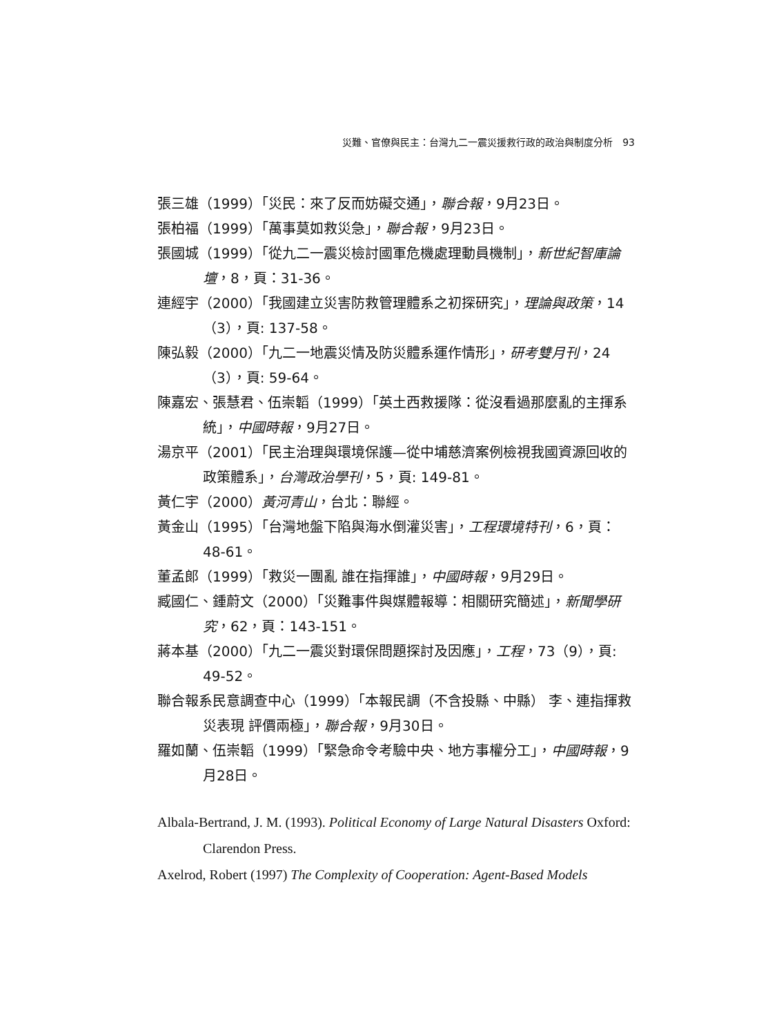災難、官僚與民主：台灣九二一震災援救行政的政治與制度分析　93
張三雄（1999）「災民：來了反而妨礙交通」，聯合報，9月23日。
張柏福（1999）「萬事莫如救災急」，聯合報，9月23日。
張國城（1999）「從九二一震災檢討國軍危機處理動員機制」，新世紀智庫論壇，8，頁：31-36。
連經宇（2000）「我國建立災害防救管理體系之初探研究」，理論與政策，14（3），頁: 137-58。
陳弘毅（2000）「九二一地震災情及防災體系運作情形」，研考雙月刊，24（3），頁: 59-64。
陳嘉宏、張慧君、伍崇韜（1999）「英土西救援隊：從沒看過那麼亂的主揮系統」，中國時報，9月27日。
湯京平（2001）「民主治理與環境保護—從中埔慈濟案例檢視我國資源回收的政策體系」，台灣政治學刊，5，頁: 149-81。
黃仁宇（2000）黃河青山，台北：聯經。
黃金山（1995）「台灣地盤下陷與海水倒灌災害」，工程環境特刊，6，頁：48-61。
董孟郎（1999）「救災一團亂 誰在指揮誰」，中國時報，9月29日。
臧國仁、鍾蔚文（2000）「災難事件與媒體報導：相關研究簡述」，新聞學研究，62，頁：143-151。
蔣本基（2000）「九二一震災對環保問題探討及因應」，工程，73（9），頁: 49-52。
聯合報系民意調查中心（1999）「本報民調（不含投縣、中縣） 李、連指揮救災表現 評價兩極」，聯合報，9月30日。
羅如蘭、伍崇韜（1999）「緊急命令考驗中央、地方事權分工」，中國時報，9月28日。
Albala-Bertrand, J. M. (1993). Political Economy of Large Natural Disasters Oxford: Clarendon Press.
Axelrod, Robert (1997) The Complexity of Cooperation: Agent-Based Models